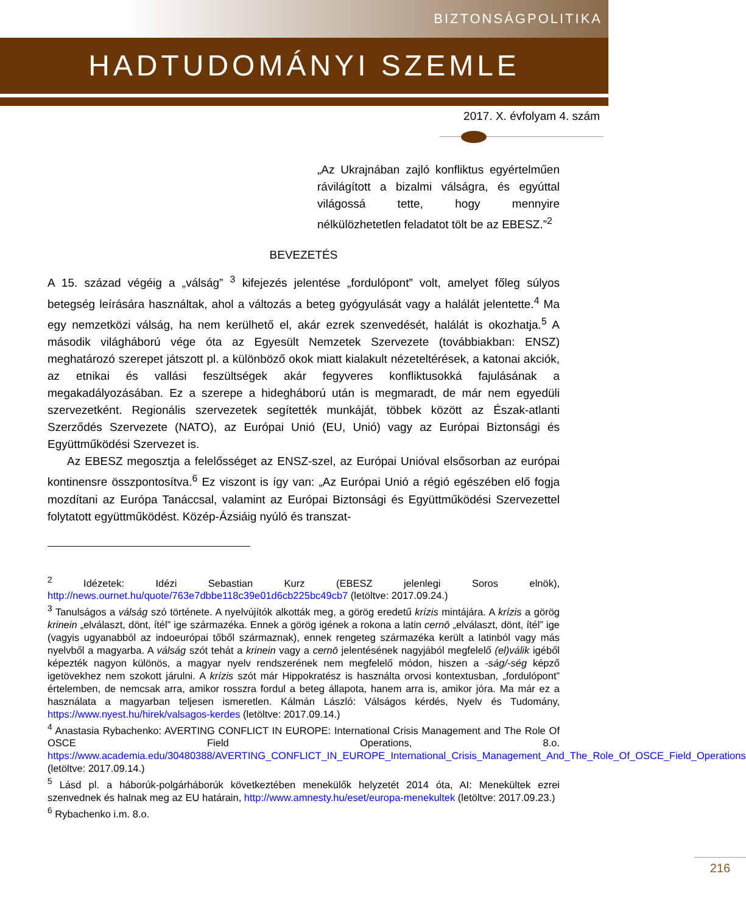BIZTONSÁGPOLITIKA
HADTUDOMÁNYI SZEMLE
2017. X. évfolyam 4. szám
„Az Ukrajnában zajló konfliktus egyértelműen rávilágított a bizalmi válságra, és egyúttal világossá tette, hogy mennyire nélkülözhetetlen feladatot tölt be az EBESZ.”<sup>2</sup>
BEVEZETÉS
A 15. század végéig a „válság” <sup>3</sup> kifejezés jelentése „fordulópont” volt, amelyet főleg súlyos betegség leírására használtak, ahol a változás a beteg gyógyulását vagy a halálát jelentette.<sup>4</sup> Ma egy nemzetközi válság, ha nem kerülhető el, akár ezrek szenvedését, halálát is okozhatja.<sup>5</sup> A második világháború vége óta az Egyesült Nemzetek Szervezete (továbbiakban: ENSZ) meghatározó szerepet játszott pl. a különböző okok miatt kialakult nézeteltérések, a katonai akciók, az etnikai és vallási feszültségek akár fegyveres konfliktusokká fajulásának a megakadályozásában. Ez a szerepe a hidegháború után is megmaradt, de már nem egyedüli szervezetként. Regionális szervezetek segítették munkáját, többek között az Észak-atlanti Szerződés Szervezete (NATO), az Európai Unió (EU, Unió) vagy az Európai Biztonsági és Együttműködési Szervezet is.
Az EBESZ megosztja a felelősséget az ENSZ-szel, az Európai Unióval elsősorban az európai kontinensre összpontosítva.<sup>6</sup> Ez viszont is így van: „Az Európai Unió a régió egészében elő fogja mozdítani az Európa Tanáccsal, valamint az Európai Biztonsági és Együttműködési Szervezettel folytatott együttműködést. Közép-Ázsiáig nyúló és transzat-
<sup>2</sup> Idézetek: Idézi Sebastian Kurz (EBESZ jelenlegi Soros elnök), http://news.ournet.hu/quote/763e7dbbe118c39e01d6cb225bc49cb7 (letöltve: 2017.09.24.)
<sup>3</sup> Tanulságos a válság szó története. A nyelvújítók alkották meg, a görög eredetű krízis mintájára. A krízis a görög krinein „elválaszt, dönt, ítél” ige származéka. Ennek a görög igének a rokona a latin cernō „elválaszt, dönt, ítél” ige (vagyis ugyanabból az indoeurópai tőből származnak), ennek rengeteg származéka került a latinból vagy más nyelvből a magyarba. A válság szót tehát a krinein vagy a cernō jelentésének nagyjából megfelelő (el)válik igéből képezték nagyon különös, a magyar nyelv rendszerének nem megfelelő módon, hiszen a -ság/-ség képző igetövekhez nem szokott járulni. A krízis szót már Hippokratész is használta orvosi kontextusban, „fordulópont” értelemben, de nemcsak arra, amikor rosszra fordul a beteg állapota, hanem arra is, amikor jóra. Ma már ez a használata a magyarban teljesen ismeretlen. Kálmán László: Válságos kérdés, Nyelv és Tudomány, https://www.nyest.hu/hirek/valsagos-kerdes (letöltve: 2017.09.14.)
<sup>4</sup> Anastasia Rybachenko: AVERTING CONFLICT IN EUROPE: International Crisis Management and The Role Of OSCE Field Operations, 8.o. https://www.academia.edu/30480388/AVERTING_CONFLICT_IN_EUROPE_International_Crisis_Management_And_The_Role_Of_OSCE_Field_Operations (letöltve: 2017.09.14.)
<sup>5</sup> Lásd pl. a háborúk-polgárháborúk következtében menekülők helyzetét 2014 óta, AI: Menekültek ezrei szenvednek és halnak meg az EU határain, http://www.amnesty.hu/eset/europa-menekultek (letöltve: 2017.09.23.)
<sup>6</sup> Rybachenko i.m. 8.o.
216